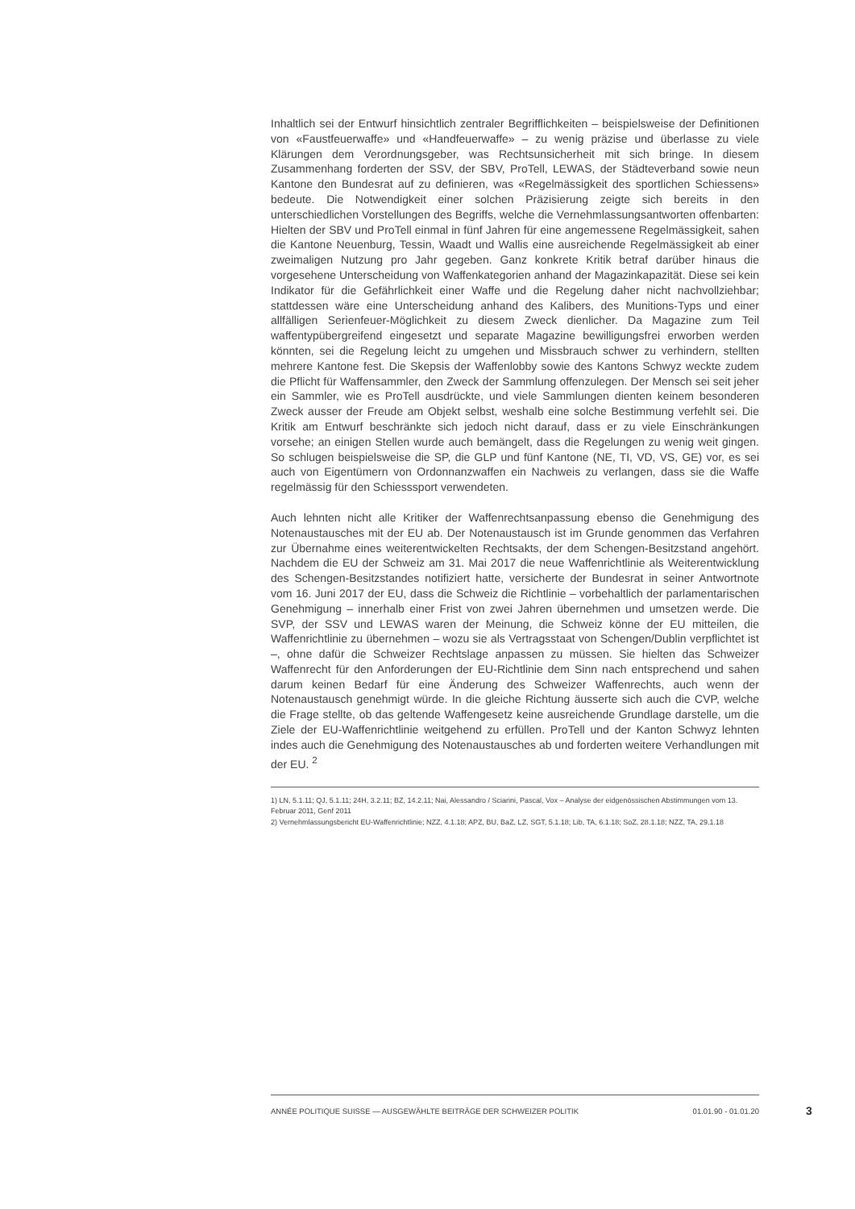Inhaltlich sei der Entwurf hinsichtlich zentraler Begrifflichkeiten – beispielsweise der Definitionen von «Faustfeuerwaffe» und «Handfeuerwaffe» – zu wenig präzise und überlasse zu viele Klärungen dem Verordnungsgeber, was Rechtsunsicherheit mit sich bringe. In diesem Zusammenhang forderten der SSV, der SBV, ProTell, LEWAS, der Städteverband sowie neun Kantone den Bundesrat auf zu definieren, was «Regelmässigkeit des sportlichen Schiessens» bedeute. Die Notwendigkeit einer solchen Präzisierung zeigte sich bereits in den unterschiedlichen Vorstellungen des Begriffs, welche die Vernehmlassungsantworten offenbarten: Hielten der SBV und ProTell einmal in fünf Jahren für eine angemessene Regelmässigkeit, sahen die Kantone Neuenburg, Tessin, Waadt und Wallis eine ausreichende Regelmässigkeit ab einer zweimaligen Nutzung pro Jahr gegeben. Ganz konkrete Kritik betraf darüber hinaus die vorgesehene Unterscheidung von Waffenkategorien anhand der Magazinkapazität. Diese sei kein Indikator für die Gefährlichkeit einer Waffe und die Regelung daher nicht nachvollziehbar; stattdessen wäre eine Unterscheidung anhand des Kalibers, des Munitions-Typs und einer allfälligen Serienfeuer-Möglichkeit zu diesem Zweck dienlicher. Da Magazine zum Teil waffentypübergreifend eingesetzt und separate Magazine bewilligungsfrei erworben werden könnten, sei die Regelung leicht zu umgehen und Missbrauch schwer zu verhindern, stellten mehrere Kantone fest. Die Skepsis der Waffenlobby sowie des Kantons Schwyz weckte zudem die Pflicht für Waffensammler, den Zweck der Sammlung offenzulegen. Der Mensch sei seit jeher ein Sammler, wie es ProTell ausdrückte, und viele Sammlungen dienten keinem besonderen Zweck ausser der Freude am Objekt selbst, weshalb eine solche Bestimmung verfehlt sei. Die Kritik am Entwurf beschränkte sich jedoch nicht darauf, dass er zu viele Einschränkungen vorsehe; an einigen Stellen wurde auch bemängelt, dass die Regelungen zu wenig weit gingen. So schlugen beispielsweise die SP, die GLP und fünf Kantone (NE, TI, VD, VS, GE) vor, es sei auch von Eigentümern von Ordonnanzwaffen ein Nachweis zu verlangen, dass sie die Waffe regelmässig für den Schiesssport verwendeten.
Auch lehnten nicht alle Kritiker der Waffenrechtsanpassung ebenso die Genehmigung des Notenaustausches mit der EU ab. Der Notenaustausch ist im Grunde genommen das Verfahren zur Übernahme eines weiterentwickelten Rechtsakts, der dem Schengen-Besitzstand angehört. Nachdem die EU der Schweiz am 31. Mai 2017 die neue Waffenrichtlinie als Weiterentwicklung des Schengen-Besitzstandes notifiziert hatte, versicherte der Bundesrat in seiner Antwortnote vom 16. Juni 2017 der EU, dass die Schweiz die Richtlinie – vorbehaltlich der parlamentarischen Genehmigung – innerhalb einer Frist von zwei Jahren übernehmen und umsetzen werde. Die SVP, der SSV und LEWAS waren der Meinung, die Schweiz könne der EU mitteilen, die Waffenrichtlinie zu übernehmen – wozu sie als Vertragsstaat von Schengen/Dublin verpflichtet ist –, ohne dafür die Schweizer Rechtslage anpassen zu müssen. Sie hielten das Schweizer Waffenrecht für den Anforderungen der EU-Richtlinie dem Sinn nach entsprechend und sahen darum keinen Bedarf für eine Änderung des Schweizer Waffenrechts, auch wenn der Notenaustausch genehmigt würde. In die gleiche Richtung äusserte sich auch die CVP, welche die Frage stellte, ob das geltende Waffengesetz keine ausreichende Grundlage darstelle, um die Ziele der EU-Waffenrichtlinie weitgehend zu erfüllen. ProTell und der Kanton Schwyz lehnten indes auch die Genehmigung des Notenaustausches ab und forderten weitere Verhandlungen mit der EU. <sup>2</sup>
1) LN, 5.1.11; QJ, 5.1.11; 24H, 3.2.11; BZ, 14.2.11; Nai, Alessandro / Sciarini, Pascal, Vox – Analyse der eidgenössischen Abstimmungen vom 13. Februar 2011, Genf 2011
2) Vernehmlassungsbericht EU-Waffenrichtlinie; NZZ, 4.1.18; APZ, BU, BaZ, LZ, SGT, 5.1.18; Lib, TA, 6.1.18; SoZ, 28.1.18; NZZ, TA, 29.1.18
ANNÉE POLITIQUE SUISSE — AUSGEWÄHLTE BEITRÄGE DER SCHWEIZER POLITIK 01.01.90 - 01.01.20
3